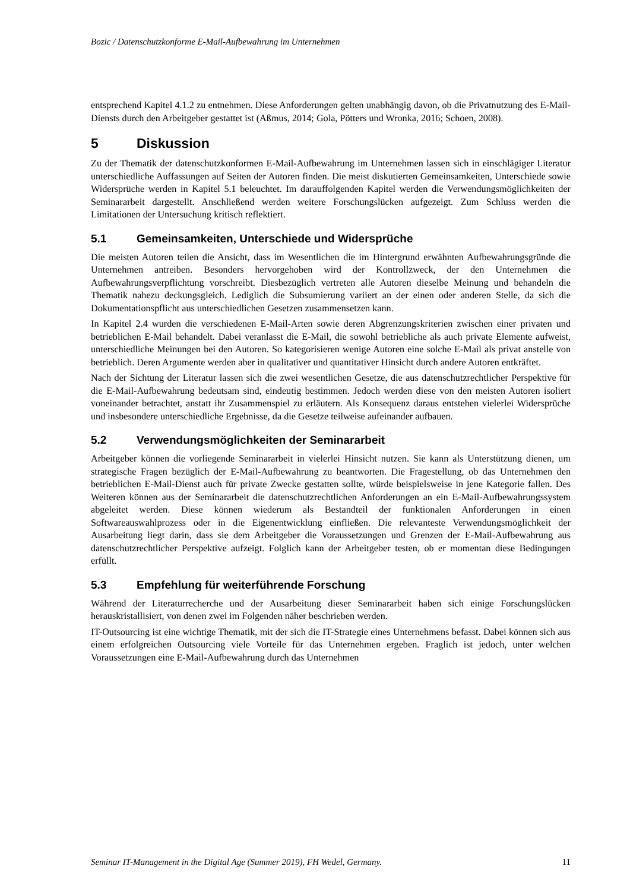Bozic / Datenschutzkonforme E-Mail-Aufbewahrung im Unternehmen
entsprechend Kapitel 4.1.2 zu entnehmen. Diese Anforderungen gelten unabhängig davon, ob die Privatnutzung des E-Mail-Diensts durch den Arbeitgeber gestattet ist (Aßmus, 2014; Gola, Pötters und Wronka, 2016; Schoen, 2008).
5 Diskussion
Zu der Thematik der datenschutzkonformen E-Mail-Aufbewahrung im Unternehmen lassen sich in einschlägiger Literatur unterschiedliche Auffassungen auf Seiten der Autoren finden. Die meist diskutierten Gemeinsamkeiten, Unterschiede sowie Widersprüche werden in Kapitel 5.1 beleuchtet. Im darauffolgenden Kapitel werden die Verwendungsmöglichkeiten der Seminararbeit dargestellt. Anschließend werden weitere Forschungslücken aufgezeigt. Zum Schluss werden die Limitationen der Untersuchung kritisch reflektiert.
5.1 Gemeinsamkeiten, Unterschiede und Widersprüche
Die meisten Autoren teilen die Ansicht, dass im Wesentlichen die im Hintergrund erwähnten Aufbewahrungsgründe die Unternehmen antreiben. Besonders hervorgehoben wird der Kontrollzweck, der den Unternehmen die Aufbewahrungsverpflichtung vorschreibt. Diesbezüglich vertreten alle Autoren dieselbe Meinung und behandeln die Thematik nahezu deckungsgleich. Lediglich die Subsumierung variiert an der einen oder anderen Stelle, da sich die Dokumentationspflicht aus unterschiedlichen Gesetzen zusammensetzen kann.
In Kapitel 2.4 wurden die verschiedenen E-Mail-Arten sowie deren Abgrenzungskriterien zwischen einer privaten und betrieblichen E-Mail behandelt. Dabei veranlasst die E-Mail, die sowohl betriebliche als auch private Elemente aufweist, unterschiedliche Meinungen bei den Autoren. So kategorisieren wenige Autoren eine solche E-Mail als privat anstelle von betrieblich. Deren Argumente werden aber in qualitativer und quantitativer Hinsicht durch andere Autoren entkräftet.
Nach der Sichtung der Literatur lassen sich die zwei wesentlichen Gesetze, die aus datenschutzrechtlicher Perspektive für die E-Mail-Aufbewahrung bedeutsam sind, eindeutig bestimmen. Jedoch werden diese von den meisten Autoren isoliert voneinander betrachtet, anstatt ihr Zusammenspiel zu erläutern. Als Konsequenz daraus entstehen vielerlei Widersprüche und insbesondere unterschiedliche Ergebnisse, da die Gesetze teilweise aufeinander aufbauen.
5.2 Verwendungsmöglichkeiten der Seminararbeit
Arbeitgeber können die vorliegende Seminararbeit in vielerlei Hinsicht nutzen. Sie kann als Unterstützung dienen, um strategische Fragen bezüglich der E-Mail-Aufbewahrung zu beantworten. Die Fragestellung, ob das Unternehmen den betrieblichen E-Mail-Dienst auch für private Zwecke gestatten sollte, würde beispielsweise in jene Kategorie fallen. Des Weiteren können aus der Seminararbeit die datenschutzrechtlichen Anforderungen an ein E-Mail-Aufbewahrungssystem abgeleitet werden. Diese können wiederum als Bestandteil der funktionalen Anforderungen in einen Softwareauswahlprozess oder in die Eigenentwicklung einfließen. Die relevanteste Verwendungsmöglichkeit der Ausarbeitung liegt darin, dass sie dem Arbeitgeber die Voraussetzungen und Grenzen der E-Mail-Aufbewahrung aus datenschutzrechtlicher Perspektive aufzeigt. Folglich kann der Arbeitgeber testen, ob er momentan diese Bedingungen erfüllt.
5.3 Empfehlung für weiterführende Forschung
Während der Literaturrecherche und der Ausarbeitung dieser Seminararbeit haben sich einige Forschungslücken herauskristallisiert, von denen zwei im Folgenden näher beschrieben werden.
IT-Outsourcing ist eine wichtige Thematik, mit der sich die IT-Strategie eines Unternehmens befasst. Dabei können sich aus einem erfolgreichen Outsourcing viele Vorteile für das Unternehmen ergeben. Fraglich ist jedoch, unter welchen Voraussetzungen eine E-Mail-Aufbewahrung durch das Unternehmen
Seminar IT-Management in the Digital Age (Summer 2019), FH Wedel, Germany. 11